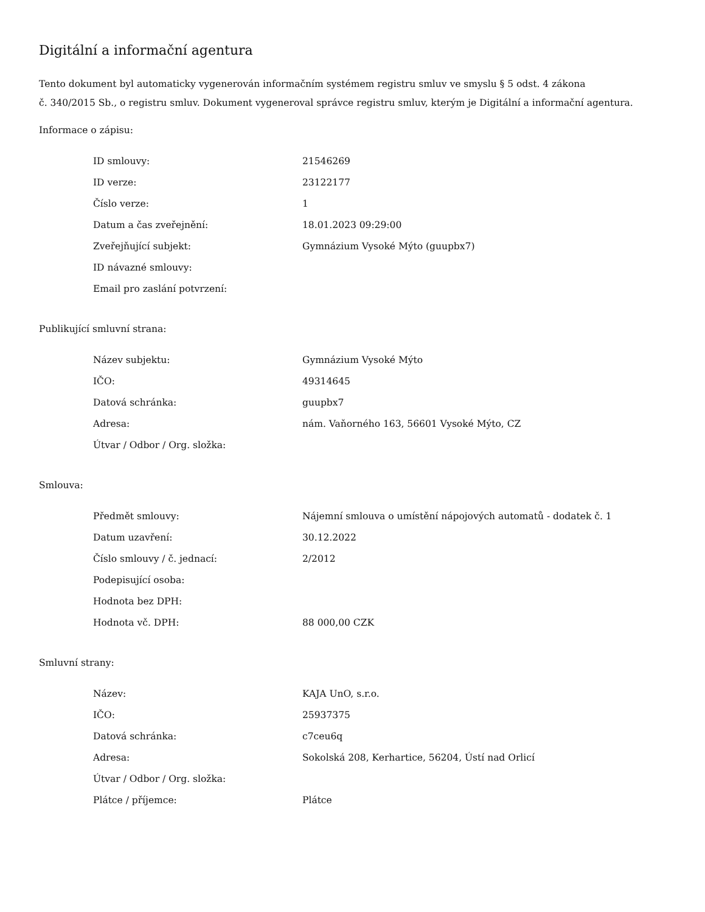Digitální a informační agentura
Tento dokument byl automaticky vygenerován informačním systémem registru smluv ve smyslu § 5 odst. 4 zákona
č. 340/2015 Sb., o registru smluv. Dokument vygeneroval správce registru smluv, kterým je Digitální a informační agentura.
Informace o zápisu:
| ID smlouvy: | 21546269 |
| ID verze: | 23122177 |
| Číslo verze: | 1 |
| Datum a čas zveřejnění: | 18.01.2023 09:29:00 |
| Zveřejňující subjekt: | Gymnázium Vysoké Mýto (guupbx7) |
| ID návazné smlouvy: | |
| Email pro zaslání potvrzení: | |
Publikující smluvní strana:
| Název subjektu: | Gymnázium Vysoké Mýto |
| IČO: | 49314645 |
| Datová schránka: | guupbx7 |
| Adresa: | nám. Vaňorného 163, 56601 Vysoké Mýto, CZ |
| Útvar / Odbor / Org. složka: | |
Smlouva:
| Předmět smlouvy: | Nájemní smlouva o umístění nápojových automatů - dodatek č. 1 |
| Datum uzavření: | 30.12.2022 |
| Číslo smlouvy / č. jednací: | 2/2012 |
| Podepisující osoba: | |
| Hodnota bez DPH: | |
| Hodnota vč. DPH: | 88 000,00 CZK |
Smluvní strany:
| Název: | KAJA UnO, s.r.o. |
| IČO: | 25937375 |
| Datová schránka: | c7ceu6q |
| Adresa: | Sokolská 208, Kerhartice, 56204, Ústí nad Orlicí |
| Útvar / Odbor / Org. složka: | |
| Plátce / příjemce: | Plátce |